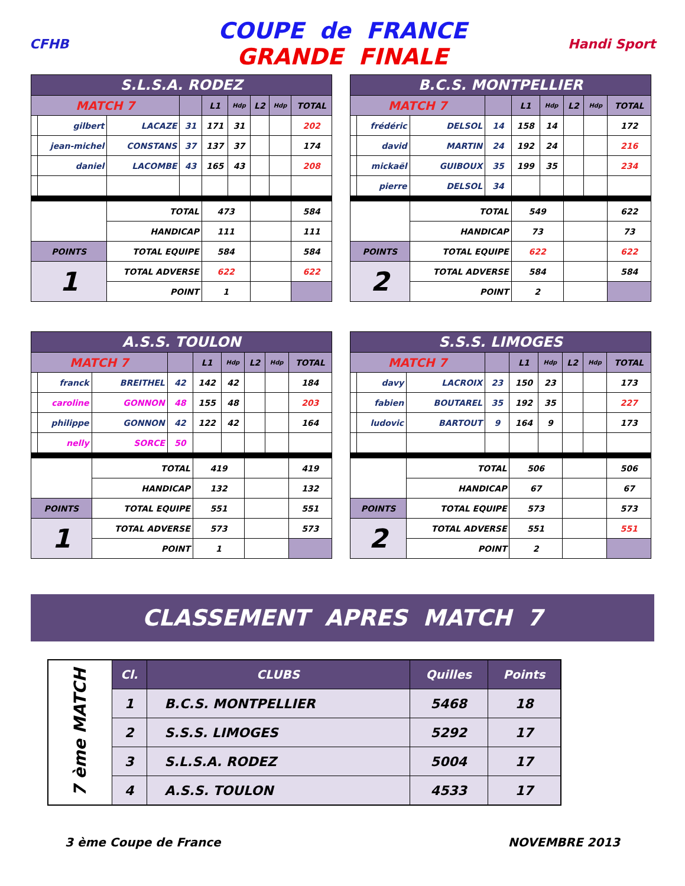CFHB
COUPE de FRANCE
GRANDE FINALE
Handi Sport
| S.L.S.A. RODEZ | | | | | | | | |
| MATCH 7 | | | | L1 | Hdp | L2 | Hdp | TOTAL |
| | gilbert | LACAZE | 31 | 171 | 31 | | | 202 |
| | jean-michel | CONSTANS | 37 | 137 | 37 | | | 174 |
| | daniel | LACOMBE | 43 | 165 | 43 | | | 208 |
| | | TOTAL | | 473 | | | | 584 |
| | | HANDICAP | | 111 | | | | 111 |
| POINTS | | TOTAL EQUIPE | | 584 | | | | 584 |
| 1 | | TOTAL ADVERSE | | 622 | | | | 622 |
| | | POINT | | 1 | | | | |
| B.C.S. MONTPELLIER | | | | | | | | |
| MATCH 7 | | | | L1 | Hdp | L2 | Hdp | TOTAL |
| | frédéric | DELSOL | 14 | 158 | 14 | | | 172 |
| | david | MARTIN | 24 | 192 | 24 | | | 216 |
| | mickaël | GUIBOUX | 35 | 199 | 35 | | | 234 |
| | pierre | DELSOL | 34 | | | | | |
| | | TOTAL | | 549 | | | | 622 |
| | | HANDICAP | | 73 | | | | 73 |
| POINTS | | TOTAL EQUIPE | | 622 | | | | 622 |
| 2 | | TOTAL ADVERSE | | 584 | | | | 584 |
| | | POINT | | 2 | | | | |
| A.S.S. TOULON | | | | | | | | |
| MATCH 7 | | | | L1 | Hdp | L2 | Hdp | TOTAL |
| | franck | BREITHEL | 42 | 142 | 42 | | | 184 |
| | caroline | GONNON | 48 | 155 | 48 | | | 203 |
| | philippe | GONNON | 42 | 122 | 42 | | | 164 |
| | nelly | SORCE | 50 | | | | | |
| | | TOTAL | | 419 | | | | 419 |
| | | HANDICAP | | 132 | | | | 132 |
| POINTS | | TOTAL EQUIPE | | 551 | | | | 551 |
| 1 | | TOTAL ADVERSE | | 573 | | | | 573 |
| | | POINT | | 1 | | | | |
| S.S.S. LIMOGES | | | | | | | | |
| MATCH 7 | | | | L1 | Hdp | L2 | Hdp | TOTAL |
| | davy | LACROIX | 23 | 150 | 23 | | | 173 |
| | fabien | BOUTAREL | 35 | 192 | 35 | | | 227 |
| | ludovic | BARTOUT | 9 | 164 | 9 | | | 173 |
| | | TOTAL | | 506 | | | | 506 |
| | | HANDICAP | | 67 | | | | 67 |
| POINTS | | TOTAL EQUIPE | | 573 | | | | 573 |
| 2 | | TOTAL ADVERSE | | 551 | | | | 551 |
| | | POINT | | 2 | | | | |
CLASSEMENT APRES MATCH 7
| 7 ème MATCH | Cl. | CLUBS | Quilles | Points |
| | 1 | B.C.S. MONTPELLIER | 5468 | 18 |
| | 2 | S.S.S. LIMOGES | 5292 | 17 |
| | 3 | S.L.S.A. RODEZ | 5004 | 17 |
| | 4 | A.S.S. TOULON | 4533 | 17 |
3 ème Coupe de France NOVEMBRE 2013